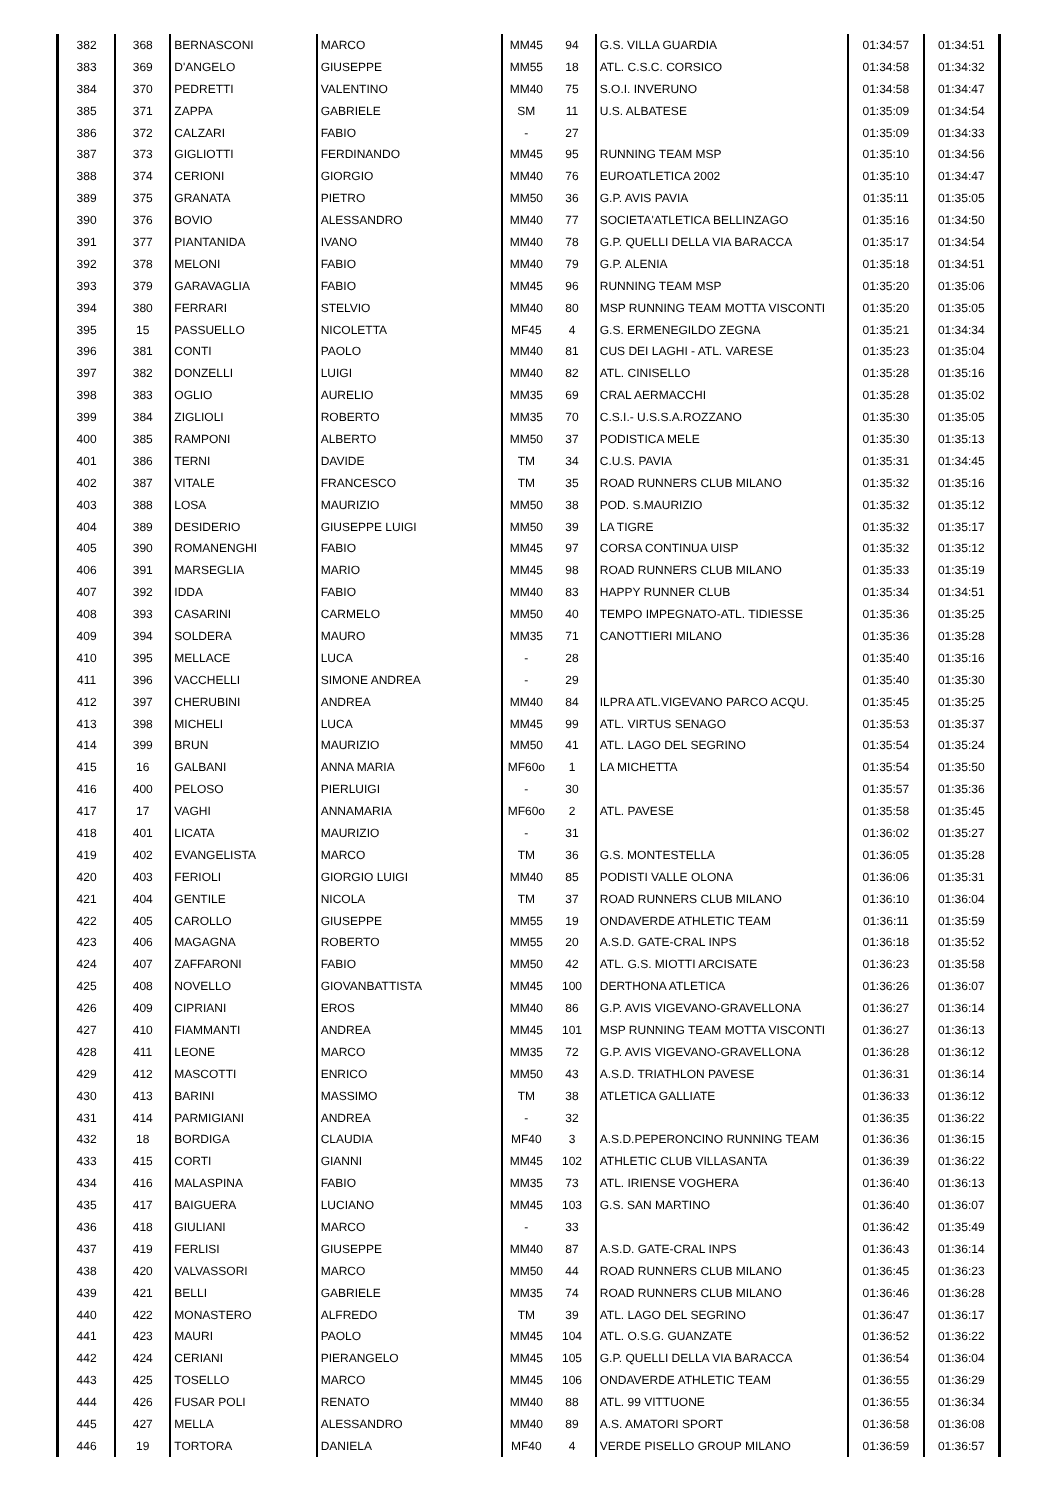| 382 | 368 | BERNASCONI | MARCO | MM45 | 94 | G.S. VILLA GUARDIA | 01:34:57 | 01:34:51 |
| 383 | 369 | D'ANGELO | GIUSEPPE | MM55 | 18 | ATL. C.S.C. CORSICO | 01:34:58 | 01:34:32 |
| 384 | 370 | PEDRETTI | VALENTINO | MM40 | 75 | S.O.I. INVERUNO | 01:34:58 | 01:34:47 |
| 385 | 371 | ZAPPA | GABRIELE | SM | 11 | U.S. ALBATESE | 01:35:09 | 01:34:54 |
| 386 | 372 | CALZARI | FABIO | - | 27 | | 01:35:09 | 01:34:33 |
| 387 | 373 | GIGLIOTTI | FERDINANDO | MM45 | 95 | RUNNING TEAM MSP | 01:35:10 | 01:34:56 |
| 388 | 374 | CERIONI | GIORGIO | MM40 | 76 | EUROATLETICA 2002 | 01:35:10 | 01:34:47 |
| 389 | 375 | GRANATA | PIETRO | MM50 | 36 | G.P. AVIS PAVIA | 01:35:11 | 01:35:05 |
| 390 | 376 | BOVIO | ALESSANDRO | MM40 | 77 | SOCIETA'ATLETICA BELLINZAGO | 01:35:16 | 01:34:50 |
| 391 | 377 | PIANTANIDA | IVANO | MM40 | 78 | G.P. QUELLI DELLA VIA BARACCA | 01:35:17 | 01:34:54 |
| 392 | 378 | MELONI | FABIO | MM40 | 79 | G.P. ALENIA | 01:35:18 | 01:34:51 |
| 393 | 379 | GARAVAGLIA | FABIO | MM45 | 96 | RUNNING TEAM MSP | 01:35:20 | 01:35:06 |
| 394 | 380 | FERRARI | STELVIO | MM40 | 80 | MSP RUNNING TEAM MOTTA VISCONTI | 01:35:20 | 01:35:05 |
| 395 | 15 | PASSUELLO | NICOLETTA | MF45 | 4 | G.S. ERMENEGILDO ZEGNA | 01:35:21 | 01:34:34 |
| 396 | 381 | CONTI | PAOLO | MM40 | 81 | CUS DEI LAGHI - ATL. VARESE | 01:35:23 | 01:35:04 |
| 397 | 382 | DONZELLI | LUIGI | MM40 | 82 | ATL. CINISELLO | 01:35:28 | 01:35:16 |
| 398 | 383 | OGLIO | AURELIO | MM35 | 69 | CRAL AERMACCHI | 01:35:28 | 01:35:02 |
| 399 | 384 | ZIGLIOLI | ROBERTO | MM35 | 70 | C.S.I.- U.S.S.A.ROZZANO | 01:35:30 | 01:35:05 |
| 400 | 385 | RAMPONI | ALBERTO | MM50 | 37 | PODISTICA MELE | 01:35:30 | 01:35:13 |
| 401 | 386 | TERNI | DAVIDE | TM | 34 | C.U.S. PAVIA | 01:35:31 | 01:34:45 |
| 402 | 387 | VITALE | FRANCESCO | TM | 35 | ROAD RUNNERS CLUB MILANO | 01:35:32 | 01:35:16 |
| 403 | 388 | LOSA | MAURIZIO | MM50 | 38 | POD. S.MAURIZIO | 01:35:32 | 01:35:12 |
| 404 | 389 | DESIDERIO | GIUSEPPE LUIGI | MM50 | 39 | LA TIGRE | 01:35:32 | 01:35:17 |
| 405 | 390 | ROMANENGHI | FABIO | MM45 | 97 | CORSA CONTINUA UISP | 01:35:32 | 01:35:12 |
| 406 | 391 | MARSEGLIA | MARIO | MM45 | 98 | ROAD RUNNERS CLUB MILANO | 01:35:33 | 01:35:19 |
| 407 | 392 | IDDA | FABIO | MM40 | 83 | HAPPY RUNNER CLUB | 01:35:34 | 01:34:51 |
| 408 | 393 | CASARINI | CARMELO | MM50 | 40 | TEMPO IMPEGNATO-ATL. TIDIESSE | 01:35:36 | 01:35:25 |
| 409 | 394 | SOLDERA | MAURO | MM35 | 71 | CANOTTIERI MILANO | 01:35:36 | 01:35:28 |
| 410 | 395 | MELLACE | LUCA | - | 28 | | 01:35:40 | 01:35:16 |
| 411 | 396 | VACCHELLI | SIMONE ANDREA | - | 29 | | 01:35:40 | 01:35:30 |
| 412 | 397 | CHERUBINI | ANDREA | MM40 | 84 | ILPRA ATL.VIGEVANO PARCO ACQU. | 01:35:45 | 01:35:25 |
| 413 | 398 | MICHELI | LUCA | MM45 | 99 | ATL. VIRTUS SENAGO | 01:35:53 | 01:35:37 |
| 414 | 399 | BRUN | MAURIZIO | MM50 | 41 | ATL. LAGO DEL SEGRINO | 01:35:54 | 01:35:24 |
| 415 | 16 | GALBANI | ANNA MARIA | MF60o | 1 | LA MICHETTA | 01:35:54 | 01:35:50 |
| 416 | 400 | PELOSO | PIERLUIGI | - | 30 | | 01:35:57 | 01:35:36 |
| 417 | 17 | VAGHI | ANNAMARIA | MF60o | 2 | ATL. PAVESE | 01:35:58 | 01:35:45 |
| 418 | 401 | LICATA | MAURIZIO | - | 31 | | 01:36:02 | 01:35:27 |
| 419 | 402 | EVANGELISTA | MARCO | TM | 36 | G.S. MONTESTELLA | 01:36:05 | 01:35:28 |
| 420 | 403 | FERIOLI | GIORGIO LUIGI | MM40 | 85 | PODISTI VALLE OLONA | 01:36:06 | 01:35:31 |
| 421 | 404 | GENTILE | NICOLA | TM | 37 | ROAD RUNNERS CLUB MILANO | 01:36:10 | 01:36:04 |
| 422 | 405 | CAROLLO | GIUSEPPE | MM55 | 19 | ONDAVERDE ATHLETIC TEAM | 01:36:11 | 01:35:59 |
| 423 | 406 | MAGAGNA | ROBERTO | MM55 | 20 | A.S.D. GATE-CRAL INPS | 01:36:18 | 01:35:52 |
| 424 | 407 | ZAFFARONI | FABIO | MM50 | 42 | ATL. G.S. MIOTTI ARCISATE | 01:36:23 | 01:35:58 |
| 425 | 408 | NOVELLO | GIOVANBATTISTA | MM45 | 100 | DERTHONA ATLETICA | 01:36:26 | 01:36:07 |
| 426 | 409 | CIPRIANI | EROS | MM40 | 86 | G.P. AVIS VIGEVANO-GRAVELLONA | 01:36:27 | 01:36:14 |
| 427 | 410 | FIAMMANTI | ANDREA | MM45 | 101 | MSP RUNNING TEAM MOTTA VISCONTI | 01:36:27 | 01:36:13 |
| 428 | 411 | LEONE | MARCO | MM35 | 72 | G.P. AVIS VIGEVANO-GRAVELLONA | 01:36:28 | 01:36:12 |
| 429 | 412 | MASCOTTI | ENRICO | MM50 | 43 | A.S.D. TRIATHLON PAVESE | 01:36:31 | 01:36:14 |
| 430 | 413 | BARINI | MASSIMO | TM | 38 | ATLETICA GALLIATE | 01:36:33 | 01:36:12 |
| 431 | 414 | PARMIGIANI | ANDREA | - | 32 | | 01:36:35 | 01:36:22 |
| 432 | 18 | BORDIGA | CLAUDIA | MF40 | 3 | A.S.D.PEPERONCINO RUNNING TEAM | 01:36:36 | 01:36:15 |
| 433 | 415 | CORTI | GIANNI | MM45 | 102 | ATHLETIC CLUB VILLASANTA | 01:36:39 | 01:36:22 |
| 434 | 416 | MALASPINA | FABIO | MM35 | 73 | ATL. IRIENSE VOGHERA | 01:36:40 | 01:36:13 |
| 435 | 417 | BAIGUERA | LUCIANO | MM45 | 103 | G.S. SAN MARTINO | 01:36:40 | 01:36:07 |
| 436 | 418 | GIULIANI | MARCO | - | 33 | | 01:36:42 | 01:35:49 |
| 437 | 419 | FERLISI | GIUSEPPE | MM40 | 87 | A.S.D. GATE-CRAL INPS | 01:36:43 | 01:36:14 |
| 438 | 420 | VALVASSORI | MARCO | MM50 | 44 | ROAD RUNNERS CLUB MILANO | 01:36:45 | 01:36:23 |
| 439 | 421 | BELLI | GABRIELE | MM35 | 74 | ROAD RUNNERS CLUB MILANO | 01:36:46 | 01:36:28 |
| 440 | 422 | MONASTERO | ALFREDO | TM | 39 | ATL. LAGO DEL SEGRINO | 01:36:47 | 01:36:17 |
| 441 | 423 | MAURI | PAOLO | MM45 | 104 | ATL. O.S.G. GUANZATE | 01:36:52 | 01:36:22 |
| 442 | 424 | CERIANI | PIERANGELO | MM45 | 105 | G.P. QUELLI DELLA VIA BARACCA | 01:36:54 | 01:36:04 |
| 443 | 425 | TOSELLO | MARCO | MM45 | 106 | ONDAVERDE ATHLETIC TEAM | 01:36:55 | 01:36:29 |
| 444 | 426 | FUSAR POLI | RENATO | MM40 | 88 | ATL. 99 VITTUONE | 01:36:55 | 01:36:34 |
| 445 | 427 | MELLA | ALESSANDRO | MM40 | 89 | A.S. AMATORI SPORT | 01:36:58 | 01:36:08 |
| 446 | 19 | TORTORA | DANIELA | MF40 | 4 | VERDE PISELLO GROUP MILANO | 01:36:59 | 01:36:57 |